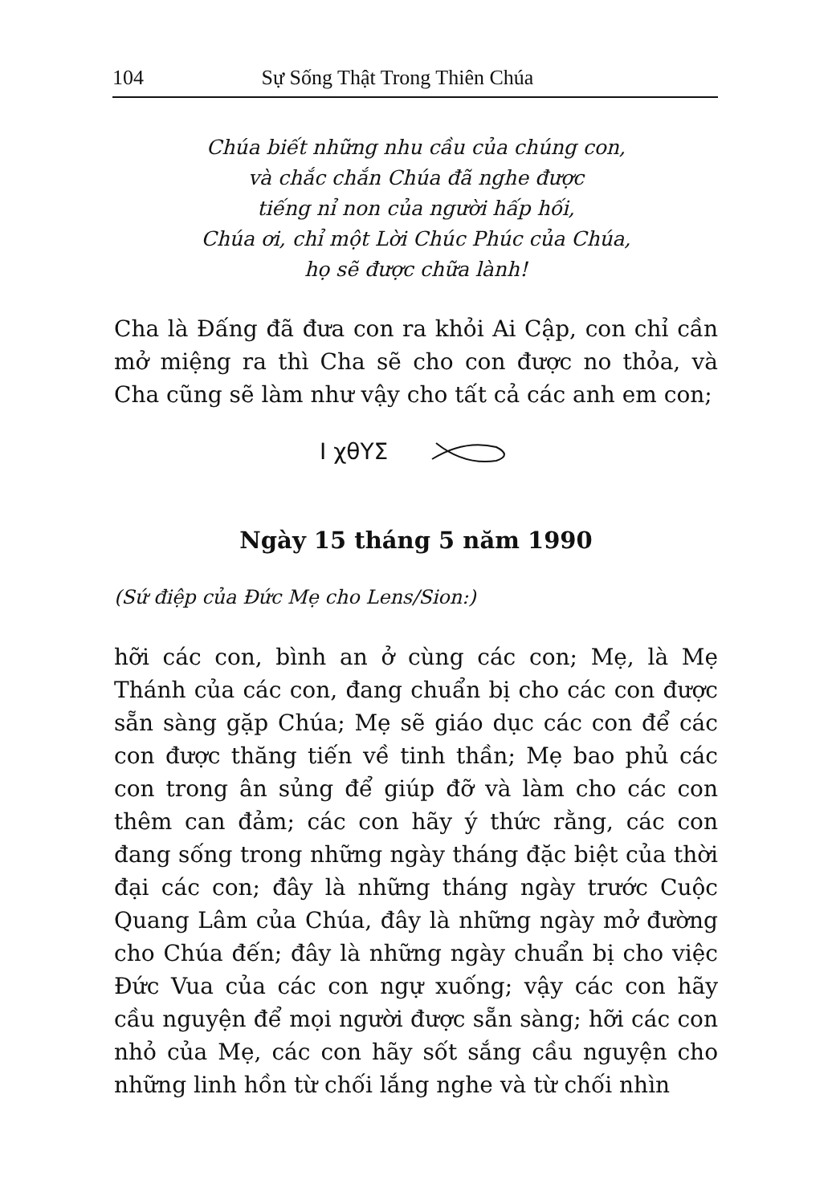104 Sự Sống Thật Trong Thiên Chúa
Chúa biết những nhu cầu của chúng con,
và chắc chắn Chúa đã nghe được
tiếng nỉ non của người hấp hối,
Chúa ơi, chỉ một Lời Chúc Phúc của Chúa,
họ sẽ được chữa lành!
Cha là Đấng đã đưa con ra khỏi Ai Cập, con chỉ cần mở miệng ra thì Cha sẽ cho con được no thỏa, và Cha cũng sẽ làm như vậy cho tất cả các anh em con;
I χθΥΣ
Ngày 15 tháng 5 năm 1990
(Sứ điệp của Đức Mẹ cho Lens/Sion:)
hỡi các con, bình an ở cùng các con; Mẹ, là Mẹ Thánh của các con, đang chuẩn bị cho các con được sẵn sàng gặp Chúa; Mẹ sẽ giáo dục các con để các con được thăng tiến về tinh thần; Mẹ bao phủ các con trong ân sủng để giúp đỡ và làm cho các con thêm can đảm; các con hãy ý thức rằng, các con đang sống trong những ngày tháng đặc biệt của thời đại các con; đây là những tháng ngày trước Cuộc Quang Lâm của Chúa, đây là những ngày mở đường cho Chúa đến; đây là những ngày chuẩn bị cho việc Đức Vua của các con ngự xuống; vậy các con hãy cầu nguyện để mọi người được sẵn sàng; hỡi các con nhỏ của Mẹ, các con hãy sốt sắng cầu nguyện cho những linh hồn từ chối lắng nghe và từ chối nhìn